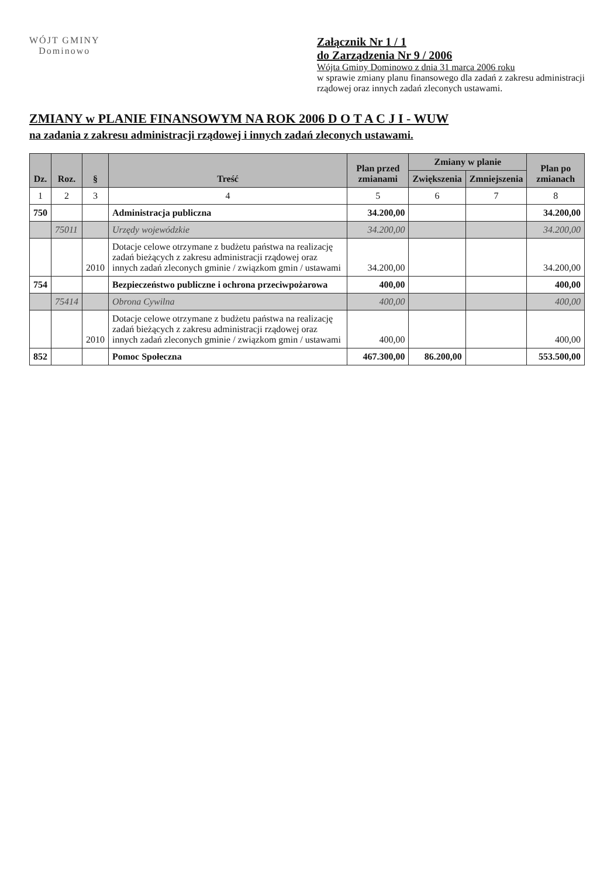WÓJT GMINY
Dominowo
Załącznik Nr 1 / 1
do Zarządzenia Nr 9 / 2006
Wójta Gminy Dominowo z dnia 31 marca 2006 roku
w sprawie zmiany planu finansowego dla zadań z zakresu administracji
rządowej oraz innych zadań zleconych ustawami.
ZMIANY w PLANIE FINANSOWYM NA ROK 2006 D O T A C J I - WUW
na zadania z zakresu administracji rządowej i innych zadań zleconych ustawami.
| Dz. | Roz. | § | Treść | Plan przed zmianami | Zmiany w planie | | Plan po zmianach |
| --- | --- | --- | --- | --- | --- | --- | --- |
| | | | | | Zwiększenia | Zmniejszenia | |
| 1 | 2 | 3 | 4 | 5 | 6 | 7 | 8 |
| 750 | | | Administracja publiczna | 34.200,00 | | | 34.200,00 |
| | 75011 | | Urzędy wojewódzkie | 34.200,00 | | | 34.200,00 |
| | | 2010 | Dotacje celowe otrzymane z budżetu państwa na realizację zadań bieżących z zakresu administracji rządowej oraz innych zadań zleconych gminie / związkom gmin / ustawami | 34.200,00 | | | 34.200,00 |
| 754 | | | Bezpieczeństwo publiczne i ochrona przeciwpożarowa | 400,00 | | | 400,00 |
| | 75414 | | Obrona Cywilna | 400,00 | | | 400,00 |
| | | 2010 | Dotacje celowe otrzymane z budżetu państwa na realizację zadań bieżących z zakresu administracji rządowej oraz innych zadań zleconych gminie / związkom gmin / ustawami | 400,00 | | | 400,00 |
| 852 | | | Pomoc Społeczna | 467.300,00 | 86.200,00 | | 553.500,00 |